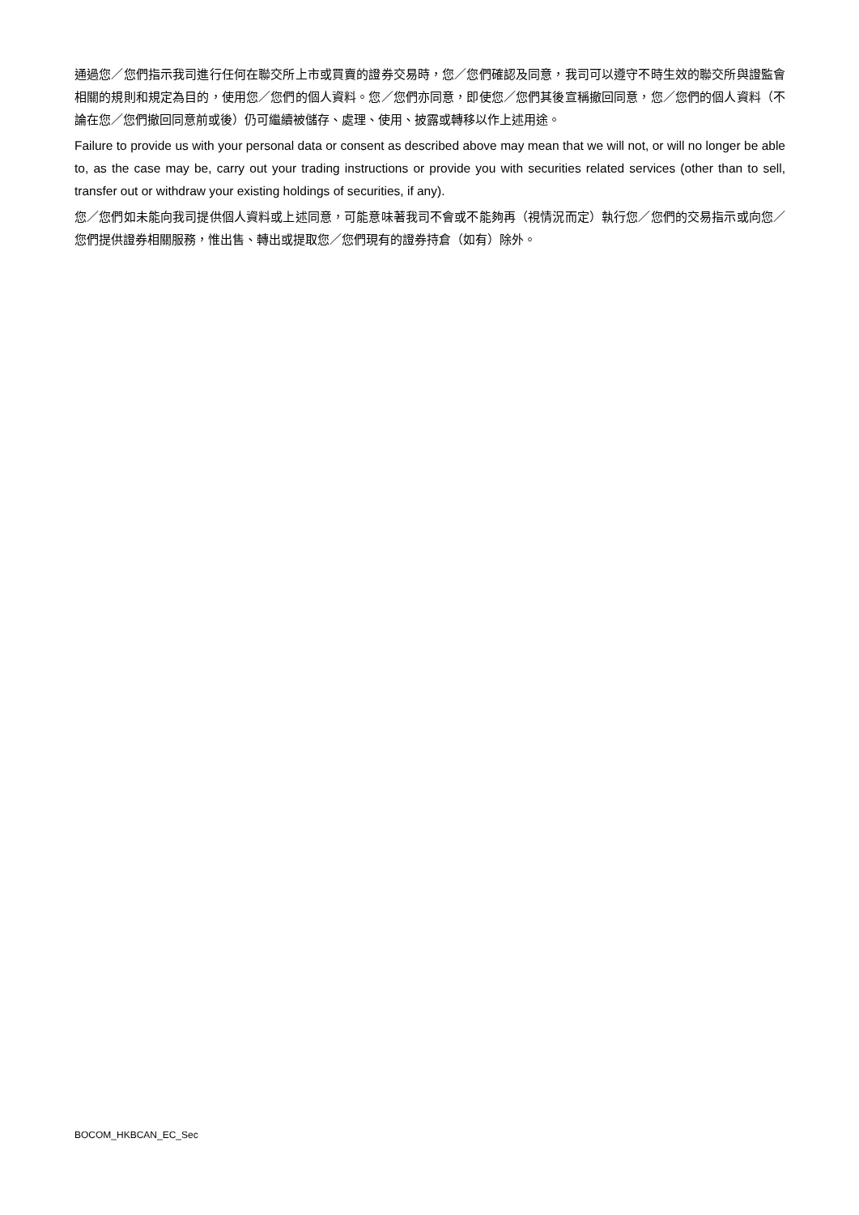通過您／您們指示我司進行任何在聯交所上市或買賣的證券交易時，您／您們確認及同意，我司可以遵守不時生效的聯交所與證監會相關的規則和規定為目的，使用您／您們的個人資料。您／您們亦同意，即使您／您們其後宣稱撤回同意，您／您們的個人資料（不論在您／您們撤回同意前或後）仍可繼續被儲存、處理、使用、披露或轉移以作上述用途。
Failure to provide us with your personal data or consent as described above may mean that we will not, or will no longer be able to, as the case may be, carry out your trading instructions or provide you with securities related services (other than to sell, transfer out or withdraw your existing holdings of securities, if any).
您／您們如未能向我司提供個人資料或上述同意，可能意味著我司不會或不能夠再（視情況而定）執行您／您們的交易指示或向您／您們提供證券相關服務，惟出售、轉出或提取您／您們現有的證券持倉（如有）除外。
BOCOM_HKBCAN_EC_Sec